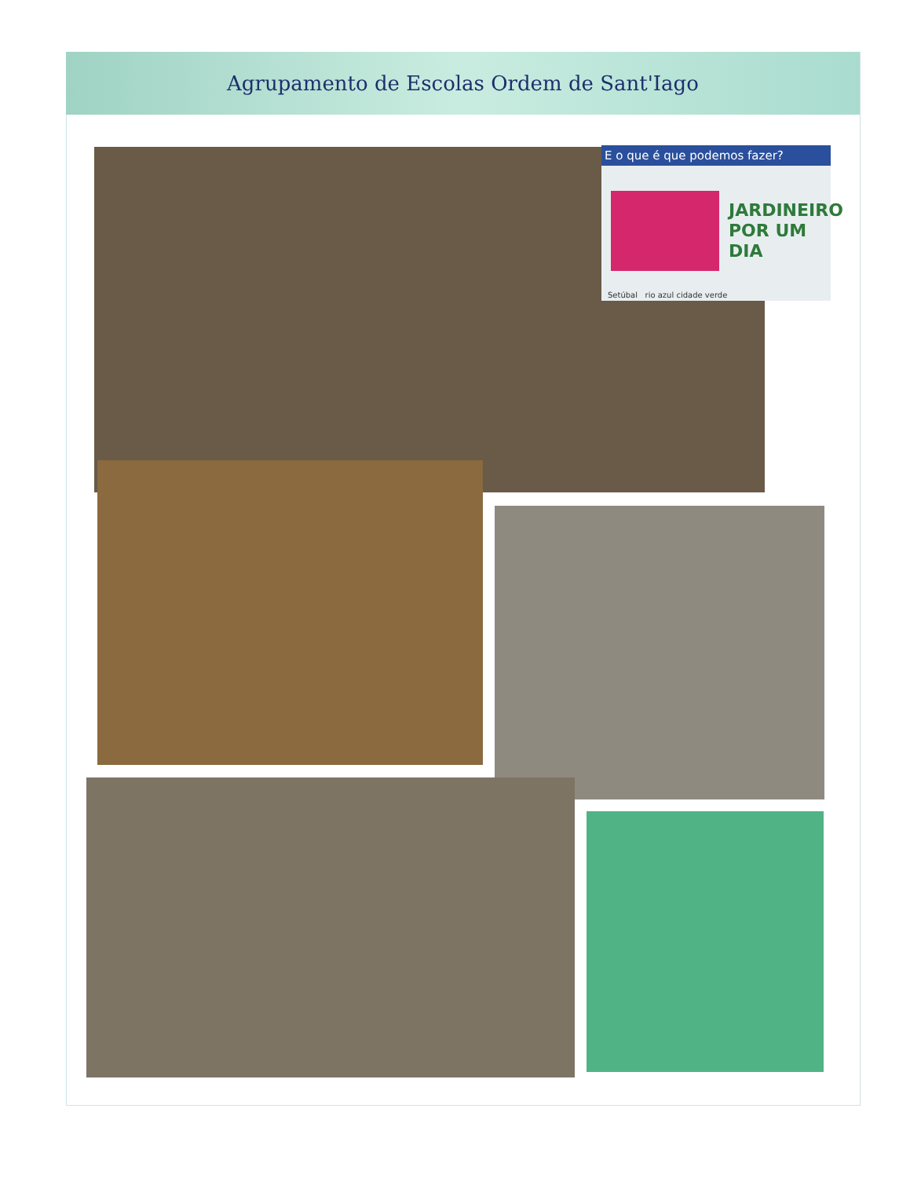Agrupamento de Escolas Ordem de Sant'Iago
E o que é que podemos fazer?
JARDINEIRO
POR UM DIA
Setúbal rio azul cidade verde